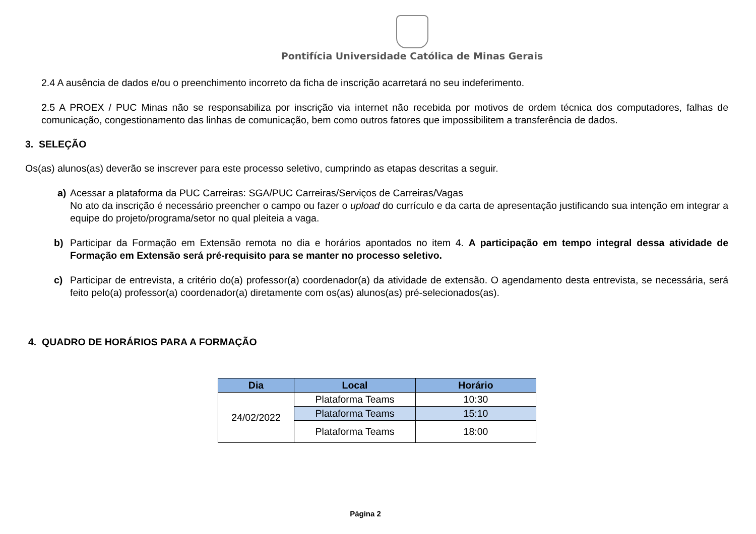Pontifícia Universidade Católica de Minas Gerais
2.4 A ausência de dados e/ou o preenchimento incorreto da ficha de inscrição acarretará no seu indeferimento.
2.5 A PROEX / PUC Minas não se responsabiliza por inscrição via internet não recebida por motivos de ordem técnica dos computadores, falhas de comunicação, congestionamento das linhas de comunicação, bem como outros fatores que impossibilitem a transferência de dados.
3. SELEÇÃO
Os(as) alunos(as) deverão se inscrever para este processo seletivo, cumprindo as etapas descritas a seguir.
a) Acessar a plataforma da PUC Carreiras: SGA/PUC Carreiras/Serviços de Carreiras/Vagas
No ato da inscrição é necessário preencher o campo ou fazer o upload do currículo e da carta de apresentação justificando sua intenção em integrar a equipe do projeto/programa/setor no qual pleiteia a vaga.
b) Participar da Formação em Extensão remota no dia e horários apontados no item 4. A participação em tempo integral dessa atividade de Formação em Extensão será pré-requisito para se manter no processo seletivo.
c) Participar de entrevista, a critério do(a) professor(a) coordenador(a) da atividade de extensão. O agendamento desta entrevista, se necessária, será feito pelo(a) professor(a) coordenador(a) diretamente com os(as) alunos(as) pré-selecionados(as).
4. QUADRO DE HORÁRIOS PARA A FORMAÇÃO
| Dia | Local | Horário |
| --- | --- | --- |
| 24/02/2022 | Plataforma Teams | 10:30 |
| | Plataforma Teams | 15:10 |
| | Plataforma Teams | 18:00 |
Página 2